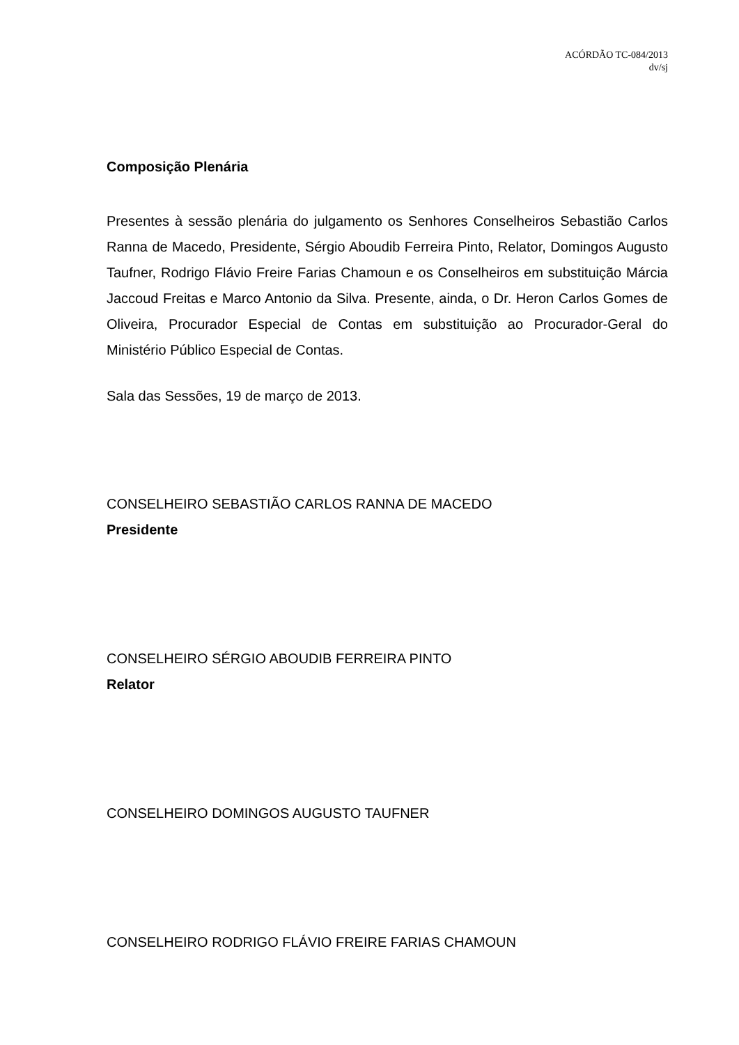ACÓRDÃO TC-084/2013
dv/sj
Composição Plenária
Presentes à sessão plenária do julgamento os Senhores Conselheiros Sebastião Carlos Ranna de Macedo, Presidente, Sérgio Aboudib Ferreira Pinto, Relator, Domingos Augusto Taufner, Rodrigo Flávio Freire Farias Chamoun e os Conselheiros em substituição Márcia Jaccoud Freitas e Marco Antonio da Silva. Presente, ainda, o Dr. Heron Carlos Gomes de Oliveira, Procurador Especial de Contas em substituição ao Procurador-Geral do Ministério Público Especial de Contas.
Sala das Sessões, 19 de março de 2013.
CONSELHEIRO SEBASTIÃO CARLOS RANNA DE MACEDO
Presidente
CONSELHEIRO SÉRGIO ABOUDIB FERREIRA PINTO
Relator
CONSELHEIRO DOMINGOS AUGUSTO TAUFNER
CONSELHEIRO RODRIGO FLÁVIO FREIRE FARIAS CHAMOUN